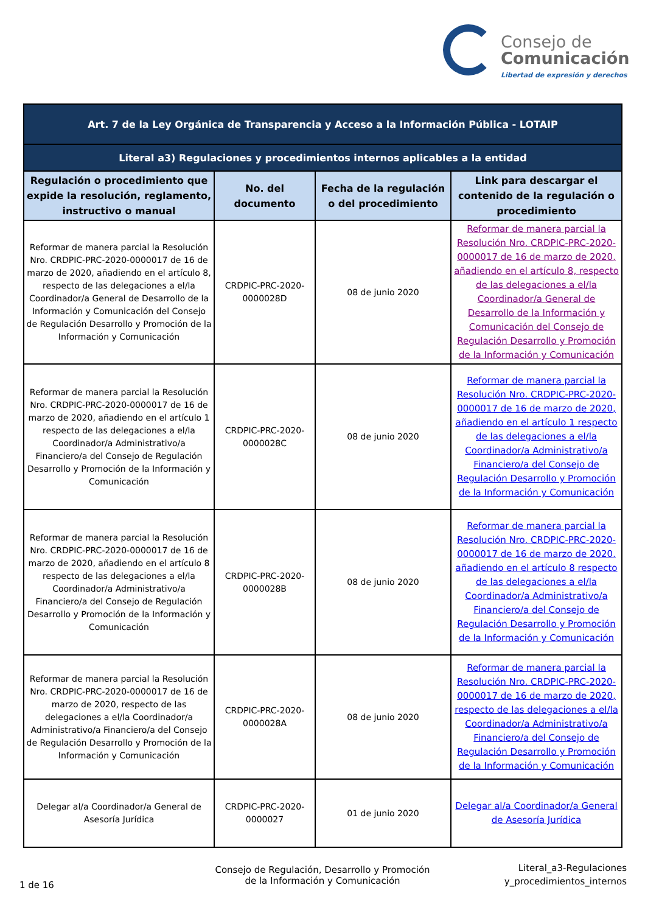Consejo de
Comunicación
Libertad de expresión y derechos
| Art. 7 de la Ley Orgánica de Transparencia y Acceso a la Información Pública - LOTAIP | | | |
| Literal a3) Regulaciones y procedimientos internos aplicables a la entidad | | | |
| Regulación o procedimiento que expide la resolución, reglamento, instructivo o manual | No. del documento | Fecha de la regulación o del procedimiento | Link para descargar el contenido de la regulación o procedimiento |
| Reformar de manera parcial la Resolución Nro. CRDPIC-PRC-2020-0000017 de 16 de marzo de 2020, añadiendo en el artículo 8, respecto de las delegaciones a el/la Coordinador/a General de Desarrollo de la Información y Comunicación del Consejo de Regulación Desarrollo y Promoción de la Información y Comunicación | CRDPIC-PRC-2020-0000028D | 08 de junio 2020 | Reformar de manera parcial la Resolución Nro. CRDPIC-PRC-2020-0000017 de 16 de marzo de 2020, añadiendo en el artículo 8, respecto de las delegaciones a el/la Coordinador/a General de Desarrollo de la Información y Comunicación del Consejo de Regulación Desarrollo y Promoción de la Información y Comunicación |
| Reformar de manera parcial la Resolución Nro. CRDPIC-PRC-2020-0000017 de 16 de marzo de 2020, añadiendo en el artículo 1 respecto de las delegaciones a el/la Coordinador/a Administrativo/a Financiero/a del Consejo de Regulación Desarrollo y Promoción de la Información y Comunicación | CRDPIC-PRC-2020-0000028C | 08 de junio 2020 | Reformar de manera parcial la Resolución Nro. CRDPIC-PRC-2020-0000017 de 16 de marzo de 2020, añadiendo en el artículo 1 respecto de las delegaciones a el/la Coordinador/a Administrativo/a Financiero/a del Consejo de Regulación Desarrollo y Promoción de la Información y Comunicación |
| Reformar de manera parcial la Resolución Nro. CRDPIC-PRC-2020-0000017 de 16 de marzo de 2020, añadiendo en el artículo 8 respecto de las delegaciones a el/la Coordinador/a Administrativo/a Financiero/a del Consejo de Regulación Desarrollo y Promoción de la Información y Comunicación | CRDPIC-PRC-2020-0000028B | 08 de junio 2020 | Reformar de manera parcial la Resolución Nro. CRDPIC-PRC-2020-0000017 de 16 de marzo de 2020, añadiendo en el artículo 8 respecto de las delegaciones a el/la Coordinador/a Administrativo/a Financiero/a del Consejo de Regulación Desarrollo y Promoción de la Información y Comunicación |
| Reformar de manera parcial la Resolución Nro. CRDPIC-PRC-2020-0000017 de 16 de marzo de 2020, respecto de las delegaciones a el/la Coordinador/a Administrativo/a Financiero/a del Consejo de Regulación Desarrollo y Promoción de la Información y Comunicación | CRDPIC-PRC-2020-0000028A | 08 de junio 2020 | Reformar de manera parcial la Resolución Nro. CRDPIC-PRC-2020-0000017 de 16 de marzo de 2020, respecto de las delegaciones a el/la Coordinador/a Administrativo/a Financiero/a del Consejo de Regulación Desarrollo y Promoción de la Información y Comunicación |
| Delegar al/a Coordinador/a General de Asesoría Jurídica | CRDPIC-PRC-2020-0000027 | 01 de junio 2020 | Delegar al/a Coordinador/a General de Asesoría Jurídica |
1 de 16
Consejo de Regulación, Desarrollo y Promoción de la Información y Comunicación
Literal_a3-Regulaciones
y_procedimientos_internos